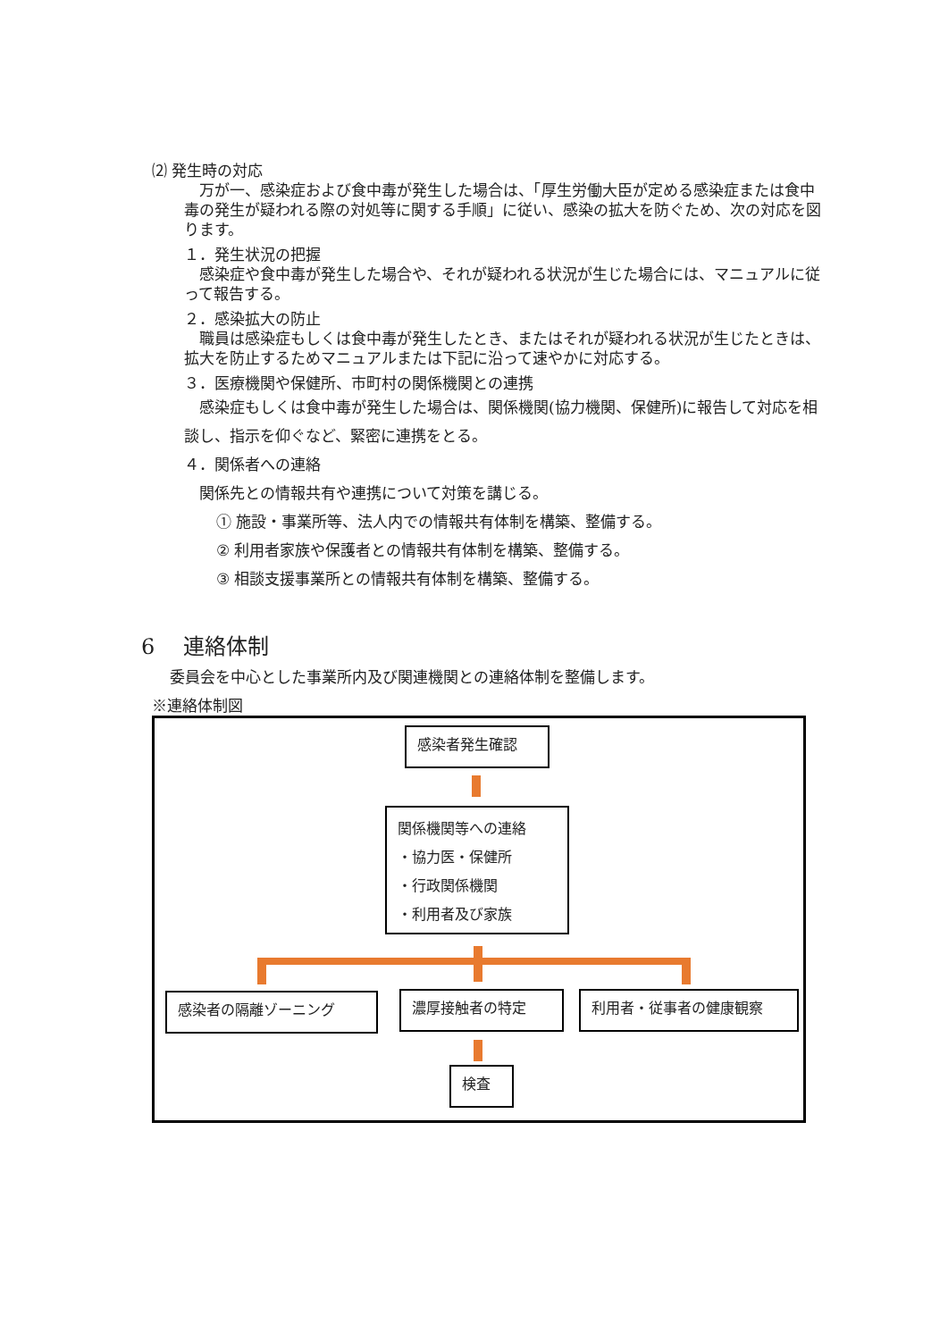⑵ 発生時の対応
　万が一、感染症および食中毒が発生した場合は、「厚生労働大臣が定める感染症または食中毒の発生が疑われる際の対処等に関する手順」に従い、感染の拡大を防ぐため、次の対応を図ります。
１．発生状況の把握
　感染症や食中毒が発生した場合や、それが疑われる状況が生じた場合には、マニュアルに従って報告する。
２．感染拡大の防止
　職員は感染症もしくは食中毒が発生したとき、またはそれが疑われる状況が生じたときは、拡大を防止するためマニュアルまたは下記に沿って速やかに対応する。
３．医療機関や保健所、市町村の関係機関との連携
　感染症もしくは食中毒が発生した場合は、関係機関(協力機関、保健所)に報告して対応を相談し、指示を仰ぐなど、緊密に連携をとる。
４．関係者への連絡
　関係先との情報共有や連携について対策を講じる。
① 施設・事業所等、法人内での情報共有体制を構築、整備する。
② 利用者家族や保護者との情報共有体制を構築、整備する。
③ 相談支援事業所との情報共有体制を構築、整備する。
6　 連絡体制
委員会を中心とした事業所内及び関連機関との連絡体制を整備します。
※連絡体制図
感染者発生確認
関係機関等への連絡
・協力医・保健所
・行政関係機関
・利用者及び家族
感染者の隔離ゾーニング 濃厚接触者の特定 利用者・従事者の健康観察
検査